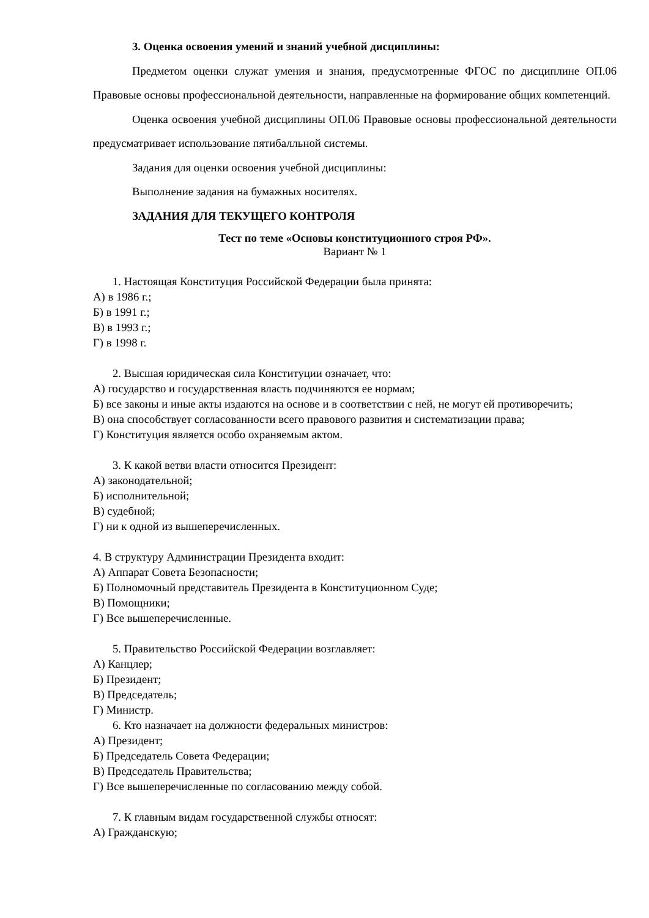3. Оценка освоения умений и знаний учебной дисциплины:
Предметом оценки служат умения и знания, предусмотренные ФГОС по дисциплине ОП.06 Правовые основы профессиональной деятельности, направленные на формирование общих компетенций.
Оценка освоения учебной дисциплины ОП.06 Правовые основы профессиональной деятельности предусматривает использование пятибалльной системы.
Задания для оценки освоения учебной дисциплины:
Выполнение задания на бумажных носителях.
ЗАДАНИЯ ДЛЯ ТЕКУЩЕГО КОНТРОЛЯ
Тест по теме «Основы конституционного строя РФ».
Вариант № 1
1. Настоящая Конституция Российской Федерации была принята:
А) в 1986 г.;
Б) в 1991 г.;
В) в 1993 г.;
Г) в 1998 г.
2. Высшая юридическая сила Конституции означает, что:
А) государство и государственная власть подчиняются ее нормам;
Б) все законы и иные акты издаются на основе и в соответствии с ней, не могут ей противоречить;
В) она способствует согласованности всего правового развития и систематизации права;
Г) Конституция является особо охраняемым актом.
3. К какой ветви власти относится Президент:
А) законодательной;
Б) исполнительной;
В) судебной;
Г) ни к одной из вышеперечисленных.
4. В структуру Администрации Президента входит:
А) Аппарат Совета Безопасности;
Б) Полномочный представитель Президента в Конституционном Суде;
В) Помощники;
Г) Все вышеперечисленные.
5. Правительство Российской Федерации возглавляет:
А) Канцлер;
Б) Президент;
В) Председатель;
Г) Министр.
6. Кто назначает на должности федеральных министров:
А) Президент;
Б) Председатель Совета Федерации;
В) Председатель Правительства;
Г) Все вышеперечисленные по согласованию между собой.
7. К главным видам государственной службы относят:
А) Гражданскую;